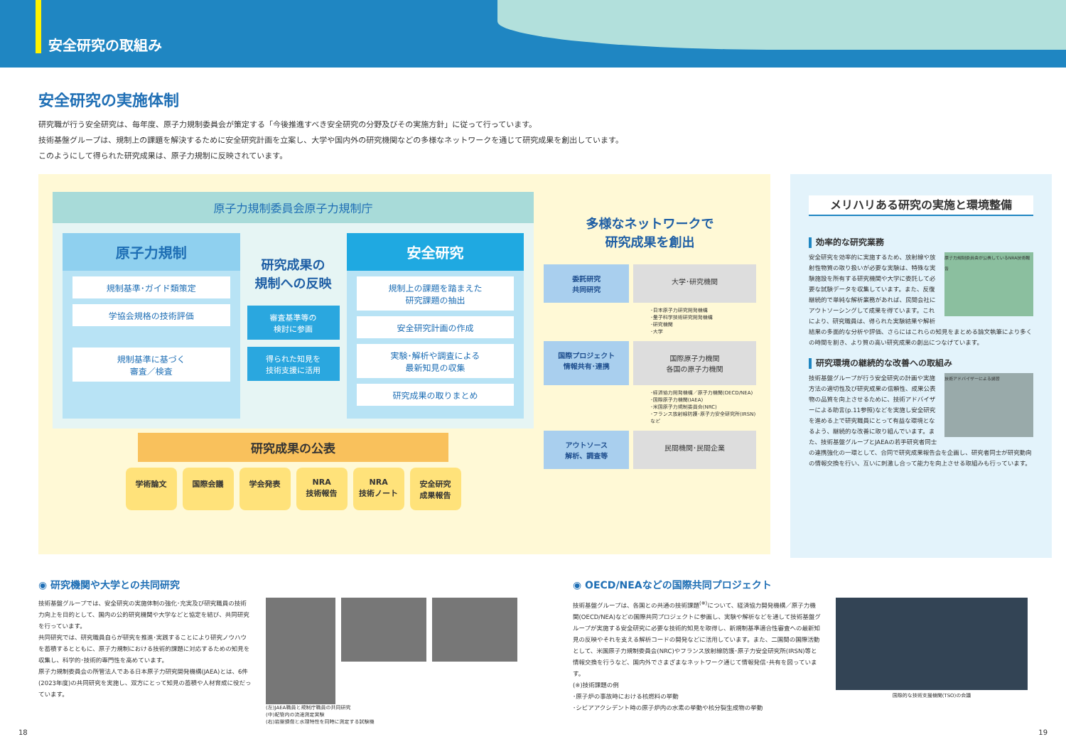安全研究の取組み
安全研究の実施体制
研究職が行う安全研究は、毎年度、原子力規制委員会が策定する「今後推進すべき安全研究の分野及びその実施方針」に従って行っています。
技術基盤グループは、規制上の課題を解決するために安全研究計画を立案し、大学や国内外の研究機関などの多様なネットワークを通じて研究成果を創出しています。
このようにして得られた研究成果は、原子力規制に反映されています。
原子力規制委員会原子力規制庁
原子力規制
規制基準･ガイド類策定
学協会規格の技術評価
規制基準に基づく
審査／検査
研究成果の
規制への反映
審査基準等の
検討に参画
得られた知見を
技術支援に活用
安全研究
規制上の課題を踏まえた
研究課題の抽出
安全研究計画の作成
実験･解析や調査による
最新知見の収集
研究成果の取りまとめ
研究成果の公表
学術論文 国際会議 学会発表 NRA
技術報告
NRA
技術ノート
安全研究
成果報告
多様なネットワークで
研究成果を創出
委託研究
共同研究
大学･研究機関
･日本原子力研究開発機構
･量子科学技術研究開発機構
･研究機関
･大学
国際プロジェクト
情報共有･連携
国際原子力機関
各国の原子力機関
･経済協力開発機構／原子力機関(OECD/NEA)
･国際原子力機関(IAEA)
･米国原子力規制委員会(NRC)
･フランス放射線防護･原子力安全研究所(IRSN) など
アウトソース
解析、調査等
民間機関･民間企業
メリハリある研究の実施と環境整備
効率的な研究業務
原子力規制委員会が公表しているNRA技術報告
安全研究を効率的に実施するため、放射線や放射性物質の取り扱いが必要な実験は、特殊な実験施設を所有する研究機関や大学に委託して必要な試験データを収集しています。また、反復継続的で単純な解析業務があれば、民間会社にアウトソーシングして成果を得ています。これにより、研究職員は、得られた実験結果や解析結果の多面的な分析や評価、さらにはこれらの知見をまとめる論文執筆により多くの時間を割き、より質の高い研究成果の創出につなげています。
研究環境の継続的な改善への取組み
技術アドバイザーによる講習
技術基盤グループが行う安全研究の計画や実施方法の適切性及び研究成果の信頼性、成果公表物の品質を向上させるために、技術アドバイザーによる助言(p.11参照)などを実施し安全研究を進める上で研究職員にとって有益な環境となるよう、継続的な改善に取り組んでいます。また、技術基盤グループとJAEAの若手研究者同士の連携強化の一環として、合同で研究成果報告会を企画し、研究者同士が研究動向の情報交換を行い、互いに刺激し合って能力を向上させる取組みも行っています。
◉ 研究機関や大学との共同研究
技術基盤グループでは、安全研究の実施体制の強化･充実及び研究職員の技術力向上を目的として、国内の公的研究機関や大学などと協定を結び、共同研究を行っています。
共同研究では、研究職員自らが研究を推進･実践することにより研究ノウハウを蓄積するとともに、原子力規制における技術的課題に対応するための知見を収集し、科学的･技術的専門性を高めています。
原子力規制委員会の所管法人である日本原子力研究開発機構(JAEA)とは、6件(2023年度)の共同研究を実施し、双方にとって知見の蓄積や人材育成に役だっています。
(左)JAEA職員と規制庁職員の共同研究
(中)配管内の流速測定実験
(右)岩盤損傷と水理特性を同時に測定する試験機
◉ OECD/NEAなどの国際共同プロジェクト
技術基盤グループは、各国との共通の技術課題<sup>(※)</sup>について、経済協力開発機構／原子力機関(OECD/NEA)などの国際共同プロジェクトに参画し、実験や解析などを通して技術基盤グループが実施する安全研究に必要な技術的知見を取得し、新規制基準適合性審査への最新知見の反映やそれを支える解析コードの開発などに活用しています。また、二国間の国際活動として、米国原子力規制委員会(NRC)やフランス放射線防護･原子力安全研究所(IRSN)等と情報交換を行うなど、国内外でさまざまなネットワーク通じて情報発信･共有を図っています。
(※)技術課題の例
･原子炉の事故時における核燃料の挙動
･シビアアクシデント時の原子炉内の水素の挙動や核分裂生成物の挙動
国際的な技術支援機関(TSO)の会議
18 19